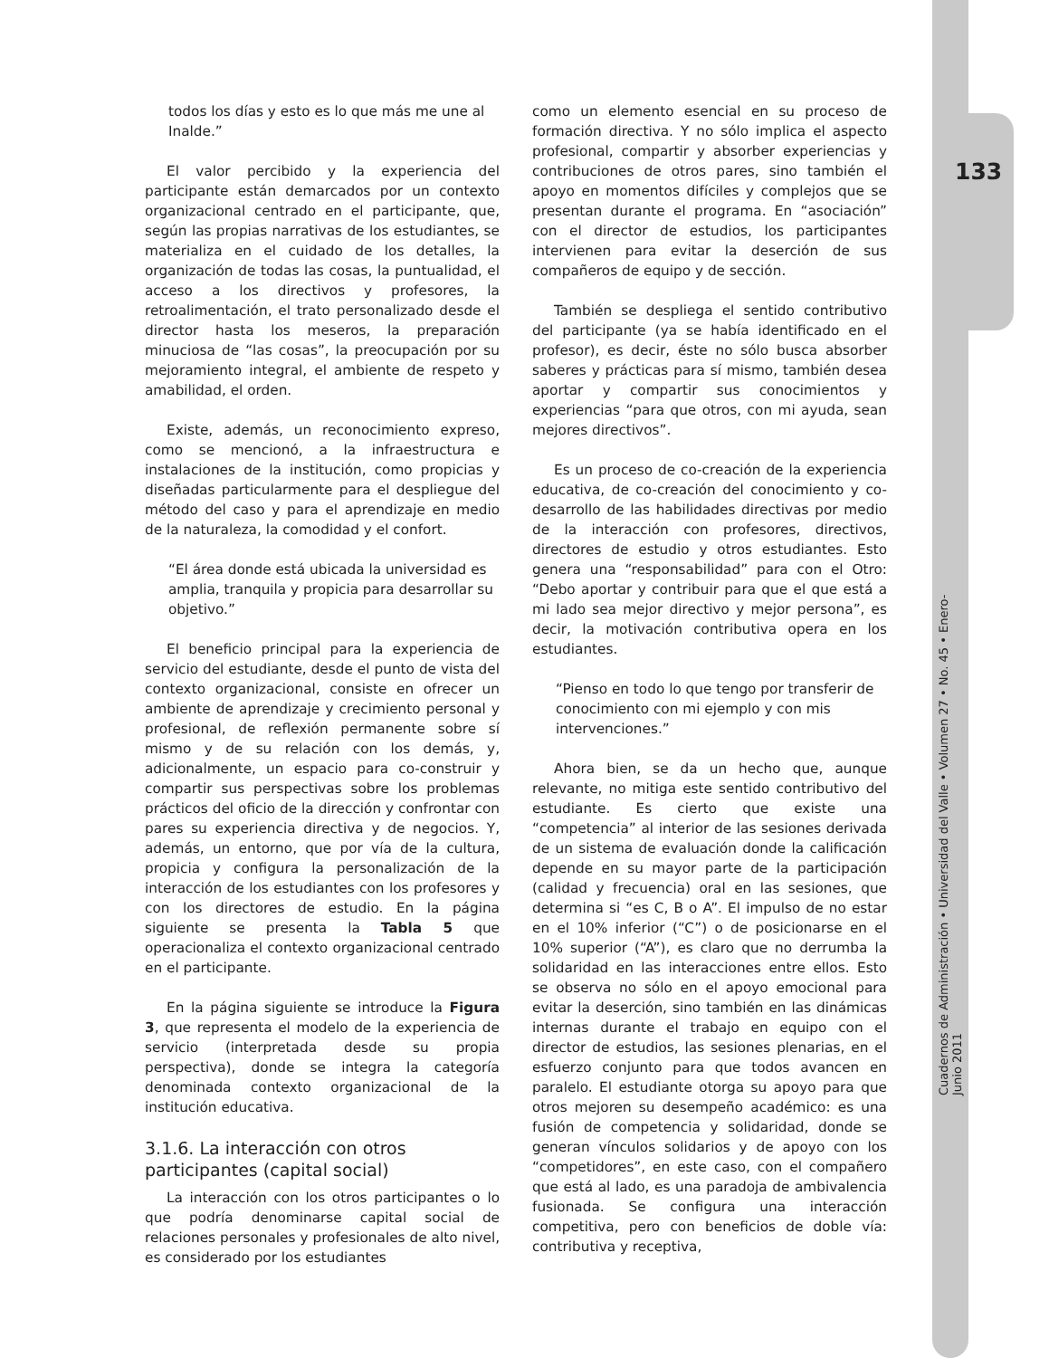todos los días y esto es lo que más me une al Inalde.”
El valor percibido y la experiencia del participante están demarcados por un contexto organizacional centrado en el participante, que, según las propias narrativas de los estudiantes, se materializa en el cuidado de los detalles, la organización de todas las cosas, la puntualidad, el acceso a los directivos y profesores, la retroalimentación, el trato personalizado desde el director hasta los meseros, la preparación minuciosa de “las cosas”, la preocupación por su mejoramiento integral, el ambiente de respeto y amabilidad, el orden.
Existe, además, un reconocimiento expreso, como se mencionó, a la infraestructura e instalaciones de la institución, como propicias y diseñadas particularmente para el despliegue del método del caso y para el aprendizaje en medio de la naturaleza, la comodidad y el confort.
“El área donde está ubicada la universidad es amplia, tranquila y propicia para desarrollar su objetivo.”
El beneficio principal para la experiencia de servicio del estudiante, desde el punto de vista del contexto organizacional, consiste en ofrecer un ambiente de aprendizaje y crecimiento personal y profesional, de reflexión permanente sobre sí mismo y de su relación con los demás, y, adicionalmente, un espacio para co-construir y compartir sus perspectivas sobre los problemas prácticos del oficio de la dirección y confrontar con pares su experiencia directiva y de negocios. Y, además, un entorno, que por vía de la cultura, propicia y configura la personalización de la interacción de los estudiantes con los profesores y con los directores de estudio. En la página siguiente se presenta la Tabla 5 que operacionaliza el contexto organizacional centrado en el participante.
En la página siguiente se introduce la Figura 3, que representa el modelo de la experiencia de servicio (interpretada desde su propia perspectiva), donde se integra la categoría denominada contexto organizacional de la institución educativa.
3.1.6. La interacción con otros participantes (capital social)
La interacción con los otros participantes o lo que podría denominarse capital social de relaciones personales y profesionales de alto nivel, es considerado por los estudiantes
como un elemento esencial en su proceso de formación directiva. Y no sólo implica el aspecto profesional, compartir y absorber experiencias y contribuciones de otros pares, sino también el apoyo en momentos difíciles y complejos que se presentan durante el programa. En “asociación” con el director de estudios, los participantes intervienen para evitar la deserción de sus compañeros de equipo y de sección.
También se despliega el sentido contributivo del participante (ya se había identificado en el profesor), es decir, éste no sólo busca absorber saberes y prácticas para sí mismo, también desea aportar y compartir sus conocimientos y experiencias “para que otros, con mi ayuda, sean mejores directivos”.
Es un proceso de co-creación de la experiencia educativa, de co-creación del conocimiento y co-desarrollo de las habilidades directivas por medio de la interacción con profesores, directivos, directores de estudio y otros estudiantes. Esto genera una “responsabilidad” para con el Otro: “Debo aportar y contribuir para que el que está a mi lado sea mejor directivo y mejor persona”, es decir, la motivación contributiva opera en los estudiantes.
“Pienso en todo lo que tengo por transferir de conocimiento con mi ejemplo y con mis intervenciones.”
Ahora bien, se da un hecho que, aunque relevante, no mitiga este sentido contributivo del estudiante. Es cierto que existe una “competencia” al interior de las sesiones derivada de un sistema de evaluación donde la calificación depende en su mayor parte de la participación (calidad y frecuencia) oral en las sesiones, que determina si “es C, B o A”. El impulso de no estar en el 10% inferior (“C”) o de posicionarse en el 10% superior (“A”), es claro que no derrumba la solidaridad en las interacciones entre ellos. Esto se observa no sólo en el apoyo emocional para evitar la deserción, sino también en las dinámicas internas durante el trabajo en equipo con el director de estudios, las sesiones plenarias, en el esfuerzo conjunto para que todos avancen en paralelo. El estudiante otorga su apoyo para que otros mejoren su desempeño académico: es una fusión de competencia y solidaridad, donde se generan vínculos solidarios y de apoyo con los “competidores”, en este caso, con el compañero que está al lado, es una paradoja de ambivalencia fusionada. Se configura una interacción competitiva, pero con beneficios de doble vía: contributiva y receptiva,
133
Cuadernos de Administración • Universidad del Valle • Volumen 27 • No. 45 • Enero-Junio 2011